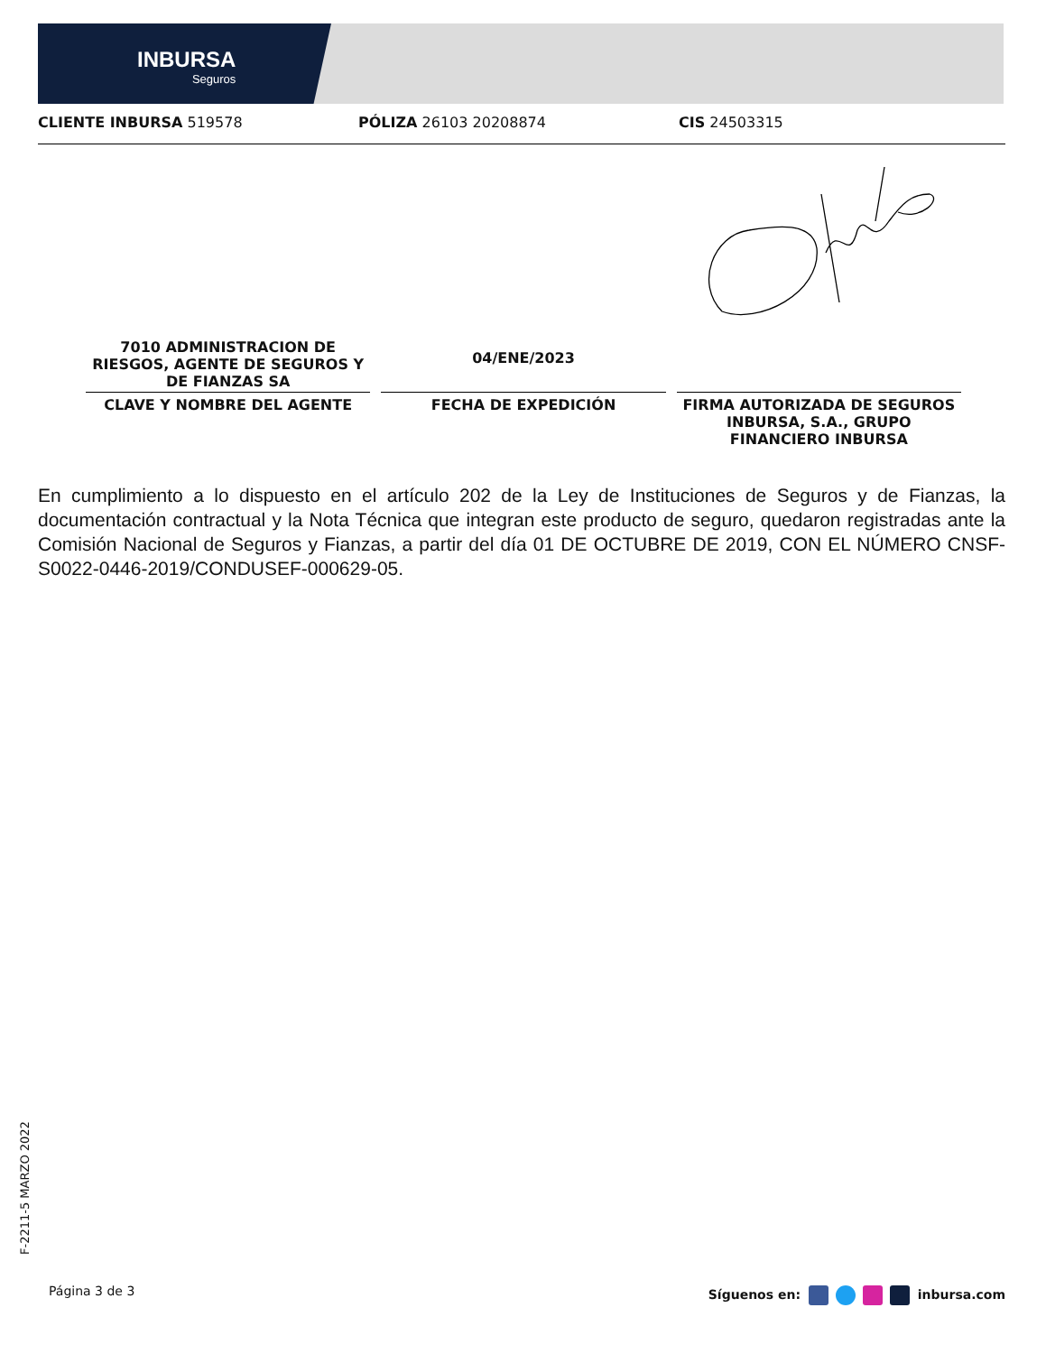INBURSA
Seguros
CLIENTE INBURSA 519578 PÓLIZA 26103 20208874 CIS 24503315
7010 ADMINISTRACION DE RIESGOS, AGENTE DE SEGUROS Y DE FIANZAS SA
CLAVE Y NOMBRE DEL AGENTE
04/ENE/2023
FECHA DE EXPEDICIÓN
FIRMA AUTORIZADA DE SEGUROS INBURSA, S.A., GRUPO FINANCIERO INBURSA
En cumplimiento a lo dispuesto en el artículo 202 de la Ley de Instituciones de Seguros y de Fianzas, la documentación contractual y la Nota Técnica que integran este producto de seguro, quedaron registradas ante la Comisión Nacional de Seguros y Fianzas, a partir del día 01 DE OCTUBRE DE 2019, CON EL NÚMERO CNSF-S0022-0446-2019/CONDUSEF-000629-05.
F-2211-5 MARZO 2022
Página 3 de 3 Síguenos en: inbursa.com